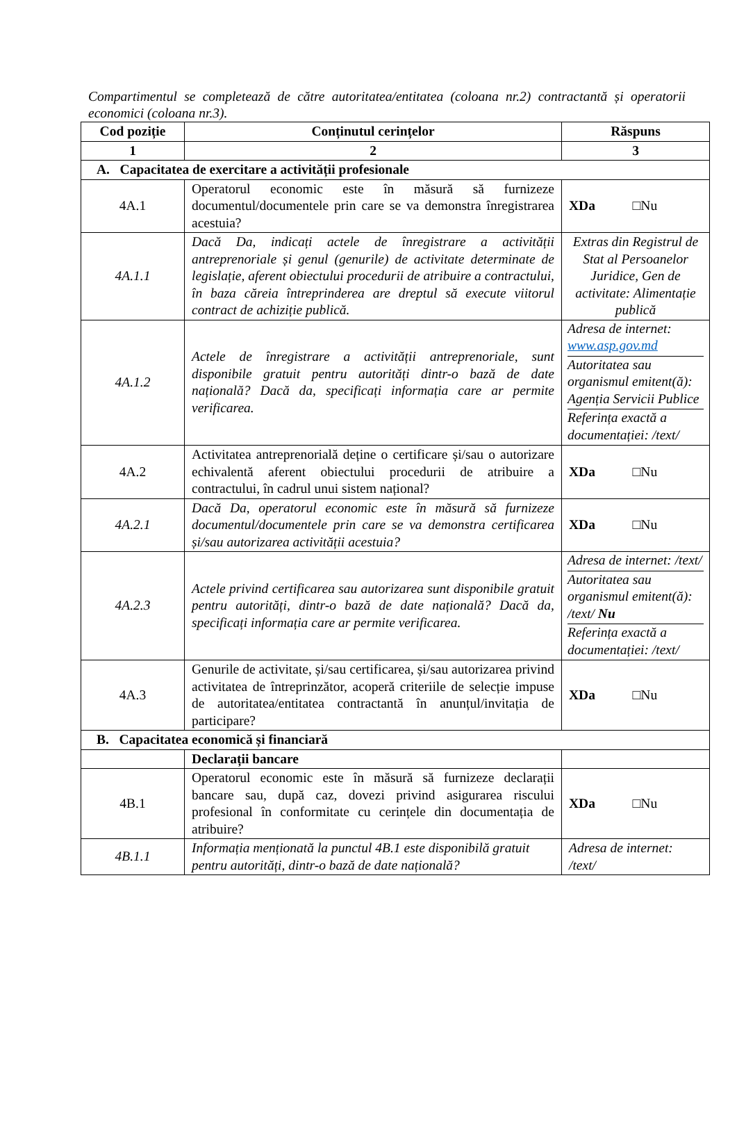Compartimentul se completează de către autoritatea/entitatea (coloana nr.2) contractantă și operatorii economici (coloana nr.3).
| Cod poziție | Conținutul cerințelor | Răspuns |
| --- | --- | --- |
| 1 | 2 | 3 |
| A. Capacitatea de exercitare a activității profesionale | | |
| 4A.1 | Operatorul economic este în măsură să furnizeze documentul/documentele prin care se va demonstra înregistrarea acestuia? | XDa □Nu |
| 4A.1.1 | Dacă Da, indicați actele de înregistrare a activității antreprenoriale și genul (genurile) de activitate determinate de legislație, aferent obiectului procedurii de atribuire a contractului, în baza căreia întreprinderea are dreptul să execute viitorul contract de achiziție publică. | Extras din Registrul de Stat al Persoanelor Juridice, Gen de activitate: Alimentație publică |
| 4A.1.2 | Actele de înregistrare a activității antreprenoriale, sunt disponibile gratuit pentru autorități dintr-o bază de date națională? Dacă da, specificați informația care ar permite verificarea. | / Adresa de internet: www.asp.gov.md / / Autoritatea sau organismul emitent(ă): Agenția Servicii Publice / / Referința exactă a documentației: /text/ / |
| 4A.2 | Activitatea antreprenorială deține o certificare și/sau o autorizare echivalentă aferent obiectului procedurii de atribuire a contractului, în cadrul unui sistem național? | XDa □Nu |
| 4A.2.1 | Dacă Da, operatorul economic este în măsură să furnizeze documentul/documentele prin care se va demonstra certificarea și/sau autorizarea activității acestuia? | XDa □Nu |
| 4A.2.3 | Actele privind certificarea sau autorizarea sunt disponibile gratuit pentru autorități, dintr-o bază de date națională? Dacă da, specificați informația care ar permite verificarea. | / Adresa de internet: /text/ / / Autoritatea sau organismul emitent(ă): /text/ Nu / / Referința exactă a documentației: /text/ / |
| 4A.3 | Genurile de activitate, și/sau certificarea, și/sau autorizarea privind activitatea de întreprinzător, acoperă criteriile de selecție impuse de autoritatea/entitatea contractantă în anunțul/invitația de participare? | XDa □Nu |
| B. Capacitatea economică și financiară | | |
| | Declarații bancare | |
| 4B.1 | Operatorul economic este în măsură să furnizeze declarații bancare sau, după caz, dovezi privind asigurarea riscului profesional în conformitate cu cerințele din documentația de atribuire? | XDa □Nu |
| 4B.1.1 | Informația menționată la punctul 4B.1 este disponibilă gratuit pentru autorități, dintr-o bază de date națională? | Adresa de internet: /text/ |